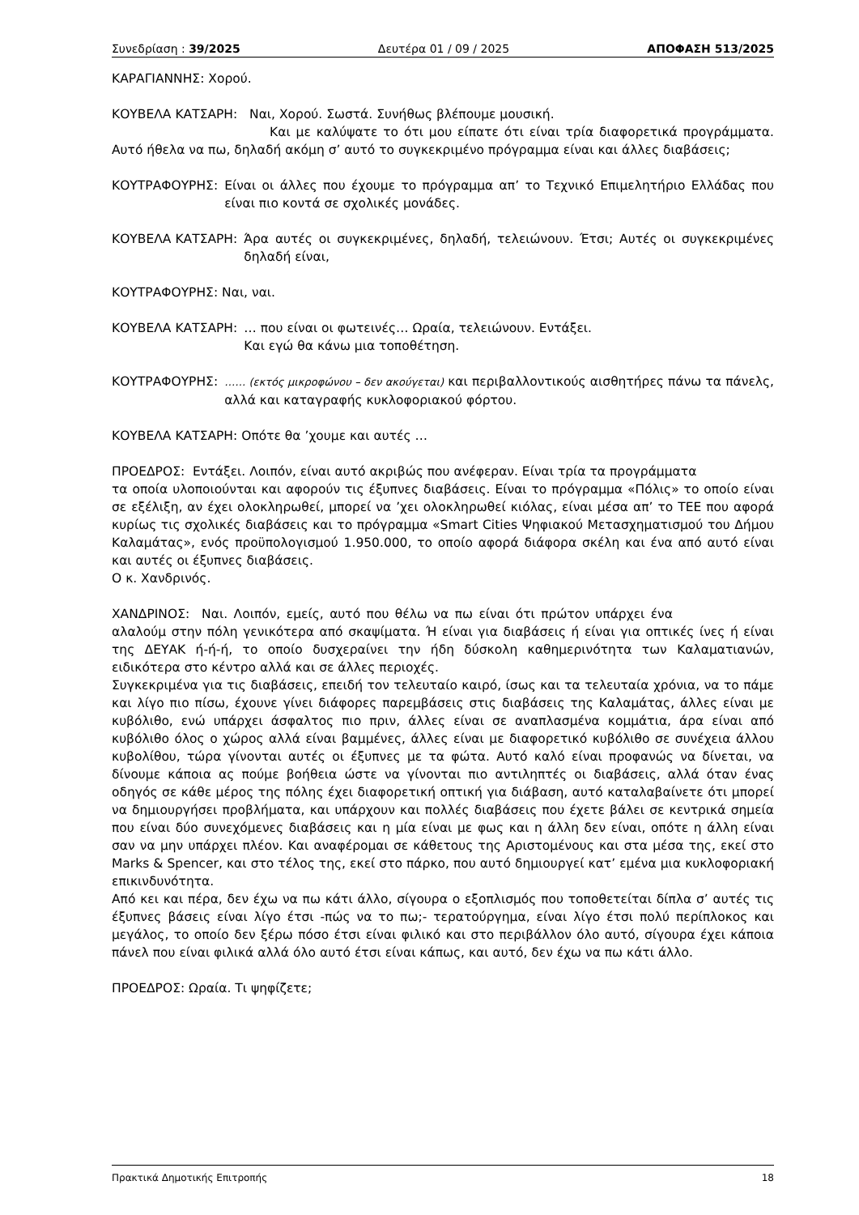Συνεδρίαση : 39/2025 Δευτέρα 01 / 09 / 2025 ΑΠΟΦΑΣΗ 513/2025
ΚΑΡΑΓΙΑΝΝΗΣ: Χορού.
ΚΟΥΒΕΛΑ ΚΑΤΣΑΡΗ: Ναι, Χορού. Σωστά. Συνήθως βλέπουμε μουσική.
Και με καλύψατε το ότι μου είπατε ότι είναι τρία διαφορετικά προγράμματα. Αυτό ήθελα να πω, δηλαδή ακόμη σ’ αυτό το συγκεκριμένο πρόγραμμα είναι και άλλες διαβάσεις;
ΚΟΥΤΡΑΦΟΥΡΗΣ: Είναι οι άλλες που έχουμε το πρόγραμμα απ’ το Τεχνικό Επιμελητήριο Ελλάδας που είναι πιο κοντά σε σχολικές μονάδες.
ΚΟΥΒΕΛΑ ΚΑΤΣΑΡΗ: Άρα αυτές οι συγκεκριμένες, δηλαδή, τελειώνουν. Έτσι; Αυτές οι συγκεκριμένες δηλαδή είναι,
ΚΟΥΤΡΑΦΟΥΡΗΣ: Ναι, ναι.
ΚΟΥΒΕΛΑ ΚΑΤΣΑΡΗ: … που είναι οι φωτεινές… Ωραία, τελειώνουν. Εντάξει.
Και εγώ θα κάνω μια τοποθέτηση.
ΚΟΥΤΡΑΦΟΥΡΗΣ:
…… (εκτός μικροφώνου – δεν ακούγεται) και περιβαλλοντικούς αισθητήρες πάνω τα πάνελς, αλλά και καταγραφής κυκλοφοριακού φόρτου.
ΚΟΥΒΕΛΑ ΚΑΤΣΑΡΗ: Οπότε θα ’χουμε και αυτές …
ΠΡΟΕΔΡΟΣ: Εντάξει. Λοιπόν, είναι αυτό ακριβώς που ανέφεραν. Είναι τρία τα προγράμματα τα οποία υλοποιούνται και αφορούν τις έξυπνες διαβάσεις. Είναι το πρόγραμμα «Πόλις» το οποίο είναι σε εξέλιξη, αν έχει ολοκληρωθεί, μπορεί να ’χει ολοκληρωθεί κιόλας, είναι μέσα απ’ το ΤΕΕ που αφορά κυρίως τις σχολικές διαβάσεις και το πρόγραμμα «Smart Cities Ψηφιακού Μετασχηματισμού του Δήμου Καλαμάτας», ενός προϋπολογισμού 1.950.000, το οποίο αφορά διάφορα σκέλη και ένα από αυτό είναι και αυτές οι έξυπνες διαβάσεις.
Ο κ. Χανδρινός.
ΧΑΝΔΡΙΝΟΣ: Ναι. Λοιπόν, εμείς, αυτό που θέλω να πω είναι ότι πρώτον υπάρχει ένα αλαλούμ στην πόλη γενικότερα από σκαψίματα. Ή είναι για διαβάσεις ή είναι για οπτικές ίνες ή είναι της ΔΕΥΑΚ ή-ή-ή, το οποίο δυσχεραίνει την ήδη δύσκολη καθημερινότητα των Καλαματιανών, ειδικότερα στο κέντρο αλλά και σε άλλες περιοχές.
Συγκεκριμένα για τις διαβάσεις, επειδή τον τελευταίο καιρό, ίσως και τα τελευταία χρόνια, να το πάμε και λίγο πιο πίσω, έχουνε γίνει διάφορες παρεμβάσεις στις διαβάσεις της Καλαμάτας, άλλες είναι με κυβόλιθο, ενώ υπάρχει άσφαλτος πιο πριν, άλλες είναι σε αναπλασμένα κομμάτια, άρα είναι από κυβόλιθο όλος ο χώρος αλλά είναι βαμμένες, άλλες είναι με διαφορετικό κυβόλιθο σε συνέχεια άλλου κυβολίθου, τώρα γίνονται αυτές οι έξυπνες με τα φώτα. Αυτό καλό είναι προφανώς να δίνεται, να δίνουμε κάποια ας πούμε βοήθεια ώστε να γίνονται πιο αντιληπτές οι διαβάσεις, αλλά όταν ένας οδηγός σε κάθε μέρος της πόλης έχει διαφορετική οπτική για διάβαση, αυτό καταλαβαίνετε ότι μπορεί να δημιουργήσει προβλήματα, και υπάρχουν και πολλές διαβάσεις που έχετε βάλει σε κεντρικά σημεία που είναι δύο συνεχόμενες διαβάσεις και η μία είναι με φως και η άλλη δεν είναι, οπότε η άλλη είναι σαν να μην υπάρχει πλέον. Και αναφέρομαι σε κάθετους της Αριστομένους και στα μέσα της, εκεί στο Marks & Spencer, και στο τέλος της, εκεί στο πάρκο, που αυτό δημιουργεί κατ’ εμένα μια κυκλοφοριακή επικινδυνότητα.
Από κει και πέρα, δεν έχω να πω κάτι άλλο, σίγουρα ο εξοπλισμός που τοποθετείται δίπλα σ’ αυτές τις έξυπνες βάσεις είναι λίγο έτσι -πώς να το πω;- τερατούργημα, είναι λίγο έτσι πολύ περίπλοκος και μεγάλος, το οποίο δεν ξέρω πόσο έτσι είναι φιλικό και στο περιβάλλον όλο αυτό, σίγουρα έχει κάποια πάνελ που είναι φιλικά αλλά όλο αυτό έτσι είναι κάπως, και αυτό, δεν έχω να πω κάτι άλλο.
ΠΡΟΕΔΡΟΣ: Ωραία. Τι ψηφίζετε;
Πρακτικά Δημοτικής Επιτροπής 18